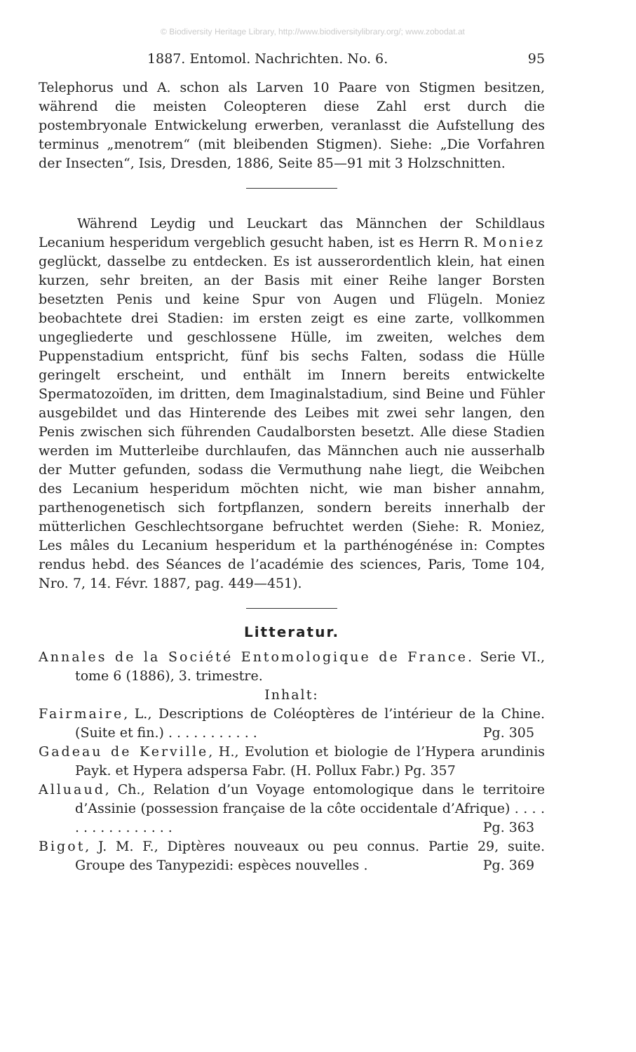© Biodiversity Heritage Library, http://www.biodiversitylibrary.org/; www.zobodat.at
1887. Entomol. Nachrichten. No. 6. 95
Telephorus und A. schon als Larven 10 Paare von Stigmen besitzen, während die meisten Coleopteren diese Zahl erst durch die postembryonale Entwickelung erwerben, veranlasst die Aufstellung des terminus „menotrem“ (mit bleibenden Stigmen). Siehe: „Die Vorfahren der Insecten“, Isis, Dresden, 1886, Seite 85—91 mit 3 Holzschnitten.
Während Leydig und Leuckart das Männchen der Schildlaus Lecanium hesperidum vergeblich gesucht haben, ist es Herrn R. Moniez geglückt, dasselbe zu entdecken. Es ist ausserordentlich klein, hat einen kurzen, sehr breiten, an der Basis mit einer Reihe langer Borsten besetzten Penis und keine Spur von Augen und Flügeln. Moniez beobachtete drei Stadien: im ersten zeigt es eine zarte, vollkommen ungegliederte und geschlossene Hülle, im zweiten, welches dem Puppenstadium entspricht, fünf bis sechs Falten, sodass die Hülle geringelt erscheint, und enthält im Innern bereits entwickelte Spermatozoïden, im dritten, dem Imaginalstadium, sind Beine und Fühler ausgebildet und das Hinterende des Leibes mit zwei sehr langen, den Penis zwischen sich führenden Caudalborsten besetzt. Alle diese Stadien werden im Mutterleibe durchlaufen, das Männchen auch nie ausserhalb der Mutter gefunden, sodass die Vermuthung nahe liegt, die Weibchen des Lecanium hesperidum möchten nicht, wie man bisher annahm, parthenogenetisch sich fortpflanzen, sondern bereits innerhalb der mütterlichen Geschlechtsorgane befruchtet werden (Siehe: R. Moniez, Les mâles du Lecanium hesperidum et la parthénogénése in: Comptes rendus hebd. des Séances de l’académie des sciences, Paris, Tome 104, Nro. 7, 14. Févr. 1887, pag. 449—451).
Litteratur.
Annales de la Société Entomologique de France. Serie VI., tome 6 (1886), 3. trimestre.
Inhalt:
Fairmaire, L., Descriptions de Coléoptères de l’intérieur de la Chine. (Suite et fin.) . . . . . . . . . . . Pg. 305
Gadeau de Kerville, H., Evolution et biologie de l’Hypera arundinis Payk. et Hypera adspersa Fabr. (H. Pollux Fabr.) Pg. 357
Alluaud, Ch., Relation d’un Voyage entomologique dans le territoire d’Assinie (possession française de la côte occidentale d’Afrique) . . . . . . . . . . . . . . . . Pg. 363
Bigot, J. M. F., Diptères nouveaux ou peu connus. Partie 29, suite. Groupe des Tanypezidi: espèces nouvelles . Pg. 369